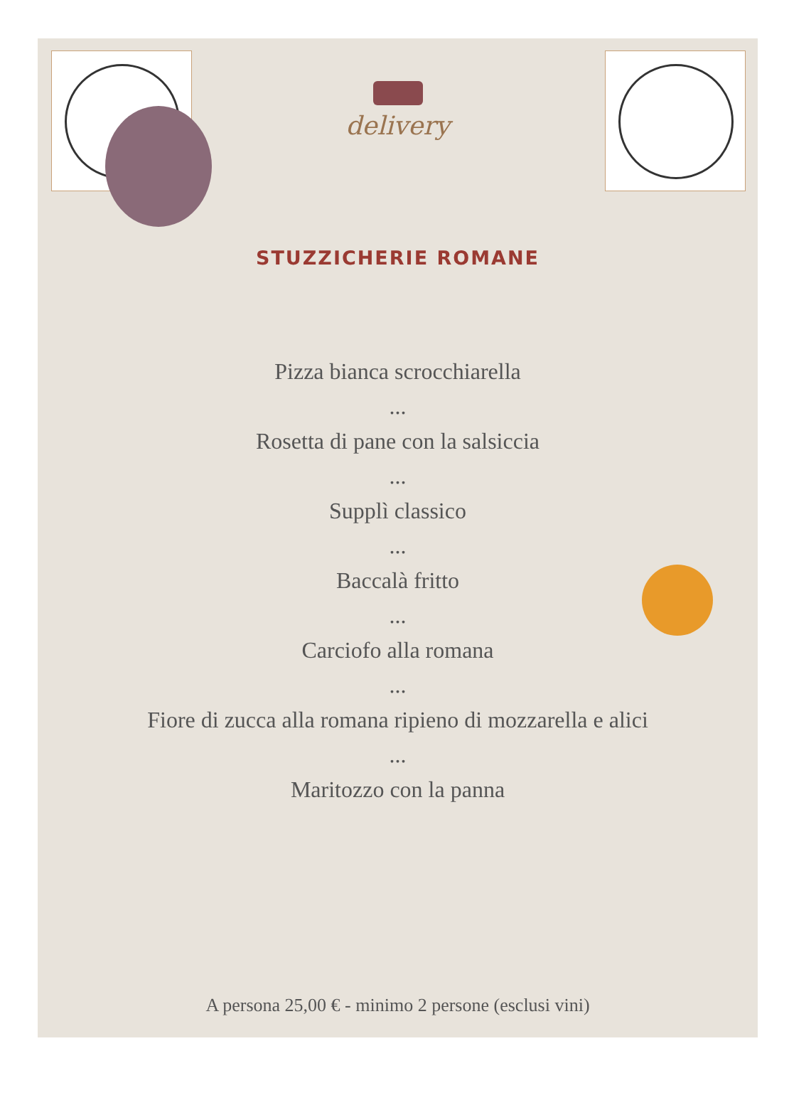delivery
STUZZICHERIE ROMANE
Pizza bianca scrocchiarella
...
Rosetta di pane con la salsiccia
...
Supplì classico
...
Baccalà fritto
...
Carciofo alla romana
...
Fiore di zucca alla romana ripieno di mozzarella e alici
...
Maritozzo con la panna
A persona 25,00 € - minimo 2 persone (esclusi vini)